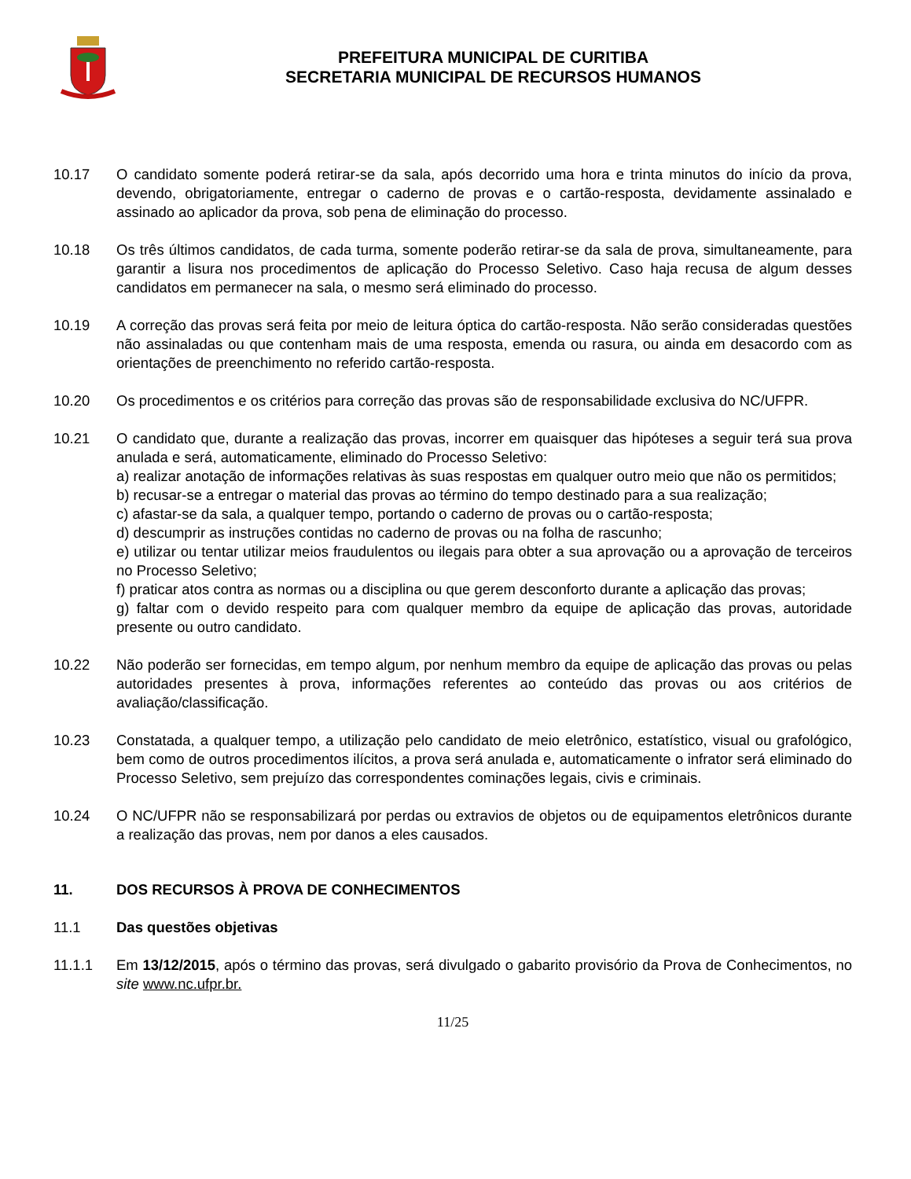PREFEITURA MUNICIPAL DE CURITIBA
SECRETARIA MUNICIPAL DE RECURSOS HUMANOS
10.17 O candidato somente poderá retirar-se da sala, após decorrido uma hora e trinta minutos do início da prova, devendo, obrigatoriamente, entregar o caderno de provas e o cartão-resposta, devidamente assinalado e assinado ao aplicador da prova, sob pena de eliminação do processo.
10.18 Os três últimos candidatos, de cada turma, somente poderão retirar-se da sala de prova, simultaneamente, para garantir a lisura nos procedimentos de aplicação do Processo Seletivo. Caso haja recusa de algum desses candidatos em permanecer na sala, o mesmo será eliminado do processo.
10.19 A correção das provas será feita por meio de leitura óptica do cartão-resposta. Não serão consideradas questões não assinaladas ou que contenham mais de uma resposta, emenda ou rasura, ou ainda em desacordo com as orientações de preenchimento no referido cartão-resposta.
10.20 Os procedimentos e os critérios para correção das provas são de responsabilidade exclusiva do NC/UFPR.
10.21 O candidato que, durante a realização das provas, incorrer em quaisquer das hipóteses a seguir terá sua prova anulada e será, automaticamente, eliminado do Processo Seletivo:
a) realizar anotação de informações relativas às suas respostas em qualquer outro meio que não os permitidos;
b) recusar-se a entregar o material das provas ao término do tempo destinado para a sua realização;
c) afastar-se da sala, a qualquer tempo, portando o caderno de provas ou o cartão-resposta;
d) descumprir as instruções contidas no caderno de provas ou na folha de rascunho;
e) utilizar ou tentar utilizar meios fraudulentos ou ilegais para obter a sua aprovação ou a aprovação de terceiros no Processo Seletivo;
f) praticar atos contra as normas ou a disciplina ou que gerem desconforto durante a aplicação das provas;
g) faltar com o devido respeito para com qualquer membro da equipe de aplicação das provas, autoridade presente ou outro candidato.
10.22 Não poderão ser fornecidas, em tempo algum, por nenhum membro da equipe de aplicação das provas ou pelas autoridades presentes à prova, informações referentes ao conteúdo das provas ou aos critérios de avaliação/classificação.
10.23 Constatada, a qualquer tempo, a utilização pelo candidato de meio eletrônico, estatístico, visual ou grafológico, bem como de outros procedimentos ilícitos, a prova será anulada e, automaticamente o infrator será eliminado do Processo Seletivo, sem prejuízo das correspondentes cominações legais, civis e criminais.
10.24 O NC/UFPR não se responsabilizará por perdas ou extravios de objetos ou de equipamentos eletrônicos durante a realização das provas, nem por danos a eles causados.
11. DOS RECURSOS À PROVA DE CONHECIMENTOS
11.1 Das questões objetivas
11.1.1 Em 13/12/2015, após o término das provas, será divulgado o gabarito provisório da Prova de Conhecimentos, no site www.nc.ufpr.br.
11/25